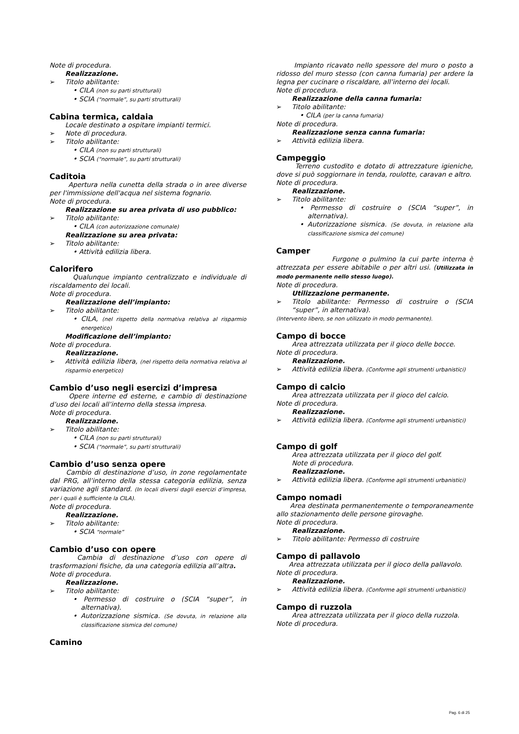Note di procedura.
Realizzazione.
➢ Titolo abilitante:
• CILA (non su parti strutturali)
• SCIA (“normale”, su parti strutturali)
Cabina termica, caldaia
Locale destinato a ospitare impianti termici.
➢ Note di procedura.
➢ Titolo abilitante:
• CILA (non su parti strutturali)
• SCIA (“normale”, su parti strutturali)
Caditoia
Apertura nella cunetta della strada o in aree diverse per l'immissione dell'acqua nel sistema fognario.
Note di procedura.
Realizzazione su area privata di uso pubblico:
➢ Titolo abilitante:
• CILA (con autorizzazione comunale)
Realizzazione su area privata:
➢ Titolo abilitante:
• Attività edilizia libera.
Calorifero
Qualunque impianto centralizzato e individuale di riscaldamento dei locali.
Note di procedura.
Realizzazione dell’impianto:
➢ Titolo abilitante:
• CILA, (nel rispetto della normativa relativa al risparmio energetico)
Modificazione dell’impianto:
Note di procedura.
Realizzazione.
➢ Attività edilizia libera, (nel rispetto della normativa relativa al risparmio energetico)
Cambio d’uso negli esercizi d’impresa
Opere interne ed esterne, e cambio di destinazione d’uso dei locali all’interno della stessa impresa.
Note di procedura.
Realizzazione.
➢ Titolo abilitante:
• CILA (non su parti strutturali)
• SCIA (“normale”, su parti strutturali)
Cambio d’uso senza opere
Cambio di destinazione d’uso, in zone regolamentate dal PRG, all’interno della stessa categoria edilizia, senza variazione agli standard. (In locali diversi dagli esercizi d’impresa, per i quali è sufficiente la CILA).
Note di procedura.
Realizzazione.
➢ Titolo abilitante:
• SCIA “normale”
Cambio d’uso con opere
Cambia di destinazione d’uso con opere di trasformazioni fisiche, da una categoria edilizia all’altra.
Note di procedura.
Realizzazione.
➢ Titolo abilitante:
• Permesso di costruire o (SCIA “super”, in alternativa).
• Autorizzazione sismica. (Se dovuta, in relazione alla classificazione sismica del comune)
Camino
Impianto ricavato nello spessore del muro o posto a ridosso del muro stesso (con canna fumaria) per ardere la legna per cucinare o riscaldare, all’interno dei locali.
Note di procedura.
Realizzazione della canna fumaria:
➢ Titolo abilitante:
• CILA (per la canna fumaria)
Note di procedura.
Realizzazione senza canna fumaria:
➢ Attività edilizia libera.
Campeggio
Terreno custodito e dotato di attrezzature igieniche, dove si può soggiornare in tenda, roulotte, caravan e altro.
Note di procedura.
Realizzazione.
➢ Titolo abilitante:
• Permesso di costruire o (SCIA “super”, in alternativa).
• Autorizzazione sismica. (Se dovuta, in relazione alla classificazione sismica del comune)
Camper
Furgone o pulmino la cui parte interna è attrezzata per essere abitabile o per altri usi. (Utilizzata in modo permanente nello stesso luogo).
Note di procedura.
Utilizzazione permanente.
➢ Titolo abilitante: Permesso di costruire o (SCIA “super”, in alternativa).
(Intervento libero, se non utilizzato in modo permanente).
Campo di bocce
Area attrezzata utilizzata per il gioco delle bocce.
Note di procedura.
Realizzazione.
➢ Attività edilizia libera. (Conforme agli strumenti urbanistici)
Campo di calcio
Area attrezzata utilizzata per il gioco del calcio.
Note di procedura.
Realizzazione.
➢ Attività edilizia libera. (Conforme agli strumenti urbanistici)
Campo di golf
Area attrezzata utilizzata per il gioco del golf.
Note di procedura.
Realizzazione.
➢ Attività edilizia libera. (Conforme agli strumenti urbanistici)
Campo nomadi
Area destinata permanentemente o temporaneamente allo stazionamento delle persone girovaghe.
Note di procedura.
Realizzazione.
➢ Titolo abilitante: Permesso di costruire
Campo di pallavolo
Area attrezzata utilizzata per il gioco della pallavolo.
Note di procedura.
Realizzazione.
➢ Attività edilizia libera. (Conforme agli strumenti urbanistici)
Campo di ruzzola
Area attrezzata utilizzata per il gioco della ruzzola.
Note di procedura.
Pag. 6 di 25